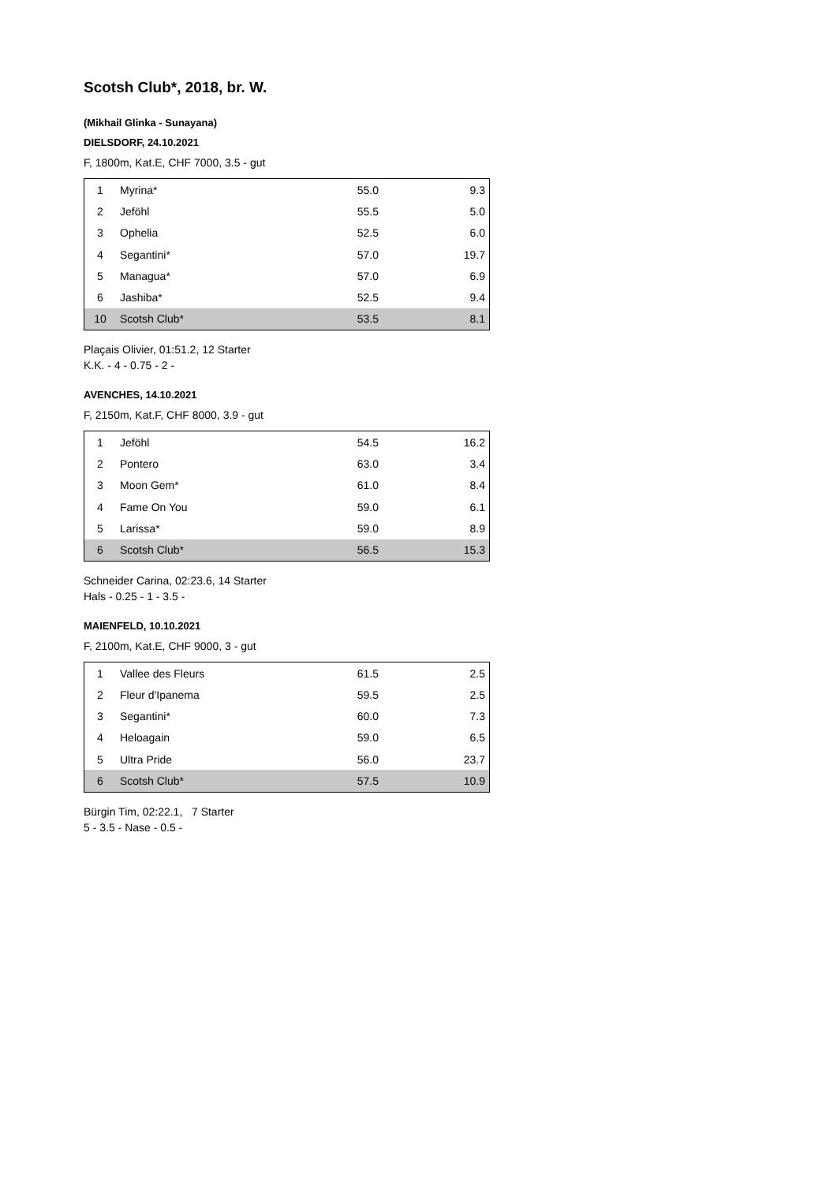Scotsh Club*, 2018, br. W.
(Mikhail Glinka - Sunayana)
DIELSDORF, 24.10.2021
F, 1800m, Kat.E, CHF 7000, 3.5 - gut
| 1 | Myrina* | 55.0 | 9.3 |
| 2 | Jeföhl | 55.5 | 5.0 |
| 3 | Ophelia | 52.5 | 6.0 |
| 4 | Segantini* | 57.0 | 19.7 |
| 5 | Managua* | 57.0 | 6.9 |
| 6 | Jashiba* | 52.5 | 9.4 |
| 10 | Scotsh Club* | 53.5 | 8.1 |
Plaçais Olivier, 01:51.2, 12 Starter
K.K. - 4 - 0.75 - 2 -
AVENCHES, 14.10.2021
F, 2150m, Kat.F, CHF 8000, 3.9 - gut
| 1 | Jeföhl | 54.5 | 16.2 |
| 2 | Pontero | 63.0 | 3.4 |
| 3 | Moon Gem* | 61.0 | 8.4 |
| 4 | Fame On You | 59.0 | 6.1 |
| 5 | Larissa* | 59.0 | 8.9 |
| 6 | Scotsh Club* | 56.5 | 15.3 |
Schneider Carina, 02:23.6, 14 Starter
Hals - 0.25 - 1 - 3.5 -
MAIENFELD, 10.10.2021
F, 2100m, Kat.E, CHF 9000, 3 - gut
| 1 | Vallee des Fleurs | 61.5 | 2.5 |
| 2 | Fleur d'Ipanema | 59.5 | 2.5 |
| 3 | Segantini* | 60.0 | 7.3 |
| 4 | Heloagain | 59.0 | 6.5 |
| 5 | Ultra Pride | 56.0 | 23.7 |
| 6 | Scotsh Club* | 57.5 | 10.9 |
Bürgin Tim, 02:22.1, 7 Starter
5 - 3.5 - Nase - 0.5 -